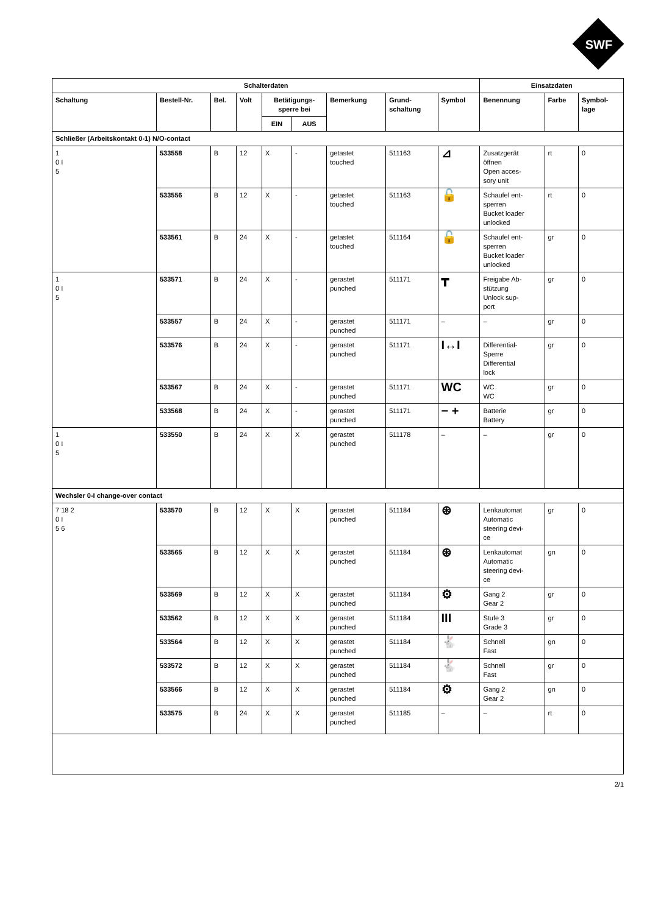SWF
| Schalterdaten | | | | | | | | | Einsatzdaten | | |
| --- | --- | --- | --- | --- | --- | --- | --- | --- | --- | --- | --- |
| Schaltung | Bestell-Nr. | Bel. | Volt | Betätigungs- sperre bei | | Bemerkung | Grund- schaltung | Symbol | Benennung | Farbe | Symbol- lage |
| | | | | EIN | AUS | | | | | | |
| Schließer (Arbeitskontakt 0-1) N/O-contact | | | | | | | | | | | |
| 1 0 I 5 | 533558 | B | 12 | X | - | getastet touched | 511163 | ⊿ | Zusatzgerät öffnen Open acces- sory unit | rt | 0 |
| | 533556 | B | 12 | X | - | getastet touched | 511163 | 🔓 | Schaufel ent- sperren Bucket loader unlocked | rt | 0 |
| | 533561 | B | 24 | X | - | getastet touched | 511164 | 🔓 | Schaufel ent- sperren Bucket loader unlocked | gr | 0 |
| 1 0 I 5 | 533571 | B | 24 | X | - | gerastet punched | 511171 | ┳ | Freigabe Ab- stützung Unlock sup- port | gr | 0 |
| | 533557 | B | 24 | X | - | gerastet punched | 511171 | – | – | gr | 0 |
| | 533576 | B | 24 | X | - | gerastet punched | 511171 | I↔I | Differential- Sperre Differential lock | gr | 0 |
| | 533567 | B | 24 | X | - | gerastet punched | 511171 | WC | WC WC | gr | 0 |
| | 533568 | B | 24 | X | - | gerastet punched | 511171 | − + | Batterie Battery | gr | 0 |
| 1 0 I 5 | 533550 | B | 24 | X | X | gerastet punched | 511178 | – | – | gr | 0 |
| Wechsler 0-I change-over contact | | | | | | | | | | | |
| 7 18 2 0 I 5 6 | 533570 | B | 12 | X | X | gerastet punched | 511184 | ⊛ | Lenkautomat Automatic steering devi- ce | gr | 0 |
| | 533565 | B | 12 | X | X | gerastet punched | 511184 | ⊛ | Lenkautomat Automatic steering devi- ce | gn | 0 |
| | 533569 | B | 12 | X | X | gerastet punched | 511184 | ⚙ | Gang 2 Gear 2 | gr | 0 |
| | 533562 | B | 12 | X | X | gerastet punched | 511184 | III | Stufe 3 Grade 3 | gr | 0 |
| | 533564 | B | 12 | X | X | gerastet punched | 511184 | 🐇 | Schnell Fast | gn | 0 |
| | 533572 | B | 12 | X | X | gerastet punched | 511184 | 🐇 | Schnell Fast | gr | 0 |
| | 533566 | B | 12 | X | X | gerastet punched | 511184 | ⚙ | Gang 2 Gear 2 | gn | 0 |
| | 533575 | B | 24 | X | X | gerastet punched | 511185 | – | – | rt | 0 |
2/1